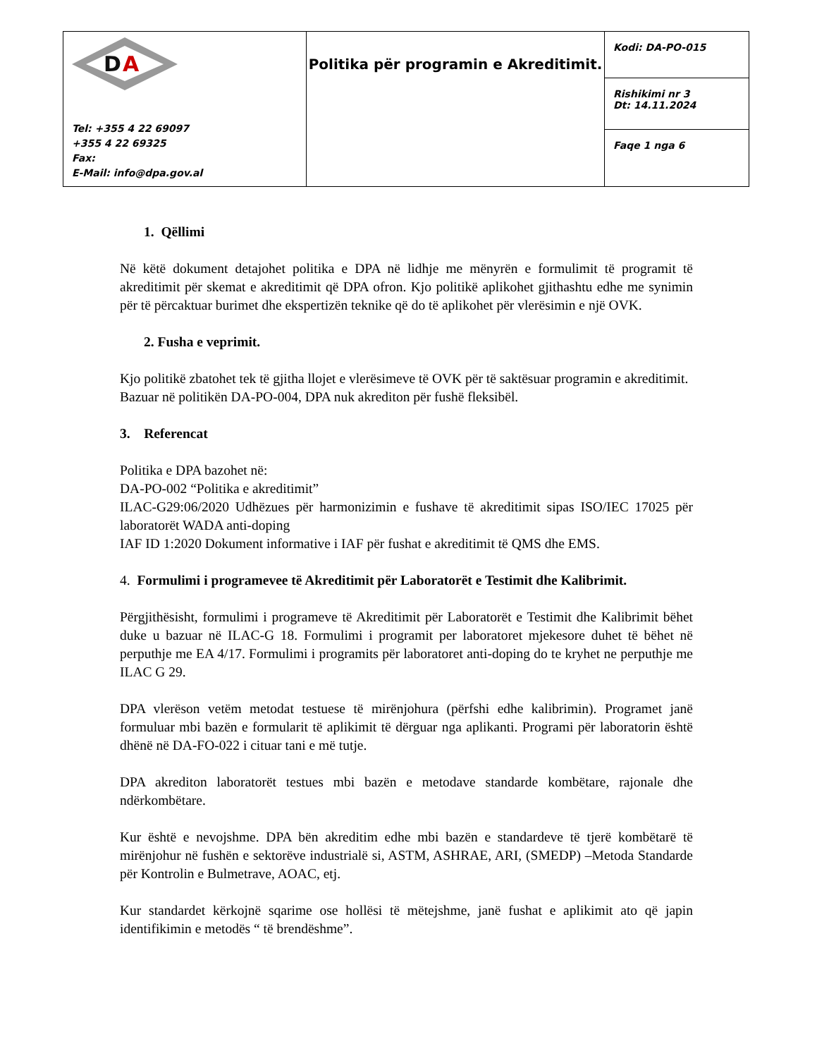| D A Tel: +355 4 22 69097 +355 4 22 69325 Fax: E-Mail: info@dpa.gov.al | Politika për programin e Akreditimit. | Kodi: DA-PO-015 |
| | | Rishikimi nr 3 Dt: 14.11.2024 |
| | | Faqe 1 nga 6 |
1. Qëllimi
Në këtë dokument detajohet politika e DPA në lidhje me mënyrën e formulimit të programit të akreditimit për skemat e akreditimit që DPA ofron. Kjo politikë aplikohet gjithashtu edhe me synimin për të përcaktuar burimet dhe ekspertizën teknike që do të aplikohet për vlerësimin e një OVK.
2. Fusha e veprimit.
Kjo politikë zbatohet tek të gjitha llojet e vlerësimeve të OVK për të saktësuar programin e akreditimit. Bazuar në politikën DA-PO-004, DPA nuk akrediton për fushë fleksibël.
3. Referencat
Politika e DPA bazohet në:
DA-PO-002 “Politika e akreditimit”
ILAC-G29:06/2020 Udhëzues për harmonizimin e fushave të akreditimit sipas ISO/IEC 17025 për laboratorët WADA anti-doping
IAF ID 1:2020 Dokument informative i IAF për fushat e akreditimit të QMS dhe EMS.
4. Formulimi i programevee të Akreditimit për Laboratorët e Testimit dhe Kalibrimit.
Përgjithësisht, formulimi i programeve të Akreditimit për Laboratorët e Testimit dhe Kalibrimit bëhet duke u bazuar në ILAC-G 18. Formulimi i programit per laboratoret mjekesore duhet të bëhet në perputhje me EA 4/17. Formulimi i programits për laboratoret anti-doping do te kryhet ne perputhje me ILAC G 29.
DPA vlerëson vetëm metodat testuese të mirënjohura (përfshi edhe kalibrimin). Programet janë formuluar mbi bazën e formularit të aplikimit të dërguar nga aplikanti. Programi për laboratorin është dhënë në DA-FO-022 i cituar tani e më tutje.
DPA akrediton laboratorët testues mbi bazën e metodave standarde kombëtare, rajonale dhe ndërkombëtare.
Kur është e nevojshme. DPA bën akreditim edhe mbi bazën e standardeve të tjerë kombëtarë të mirënjohur në fushën e sektorëve industrialë si, ASTM, ASHRAE, ARI, (SMEDP) –Metoda Standarde për Kontrolin e Bulmetrave, AOAC, etj.
Kur standardet kërkojnë sqarime ose hollësi të mëtejshme, janë fushat e aplikimit ato që japin identifikimin e metodës “ të brendëshme”.